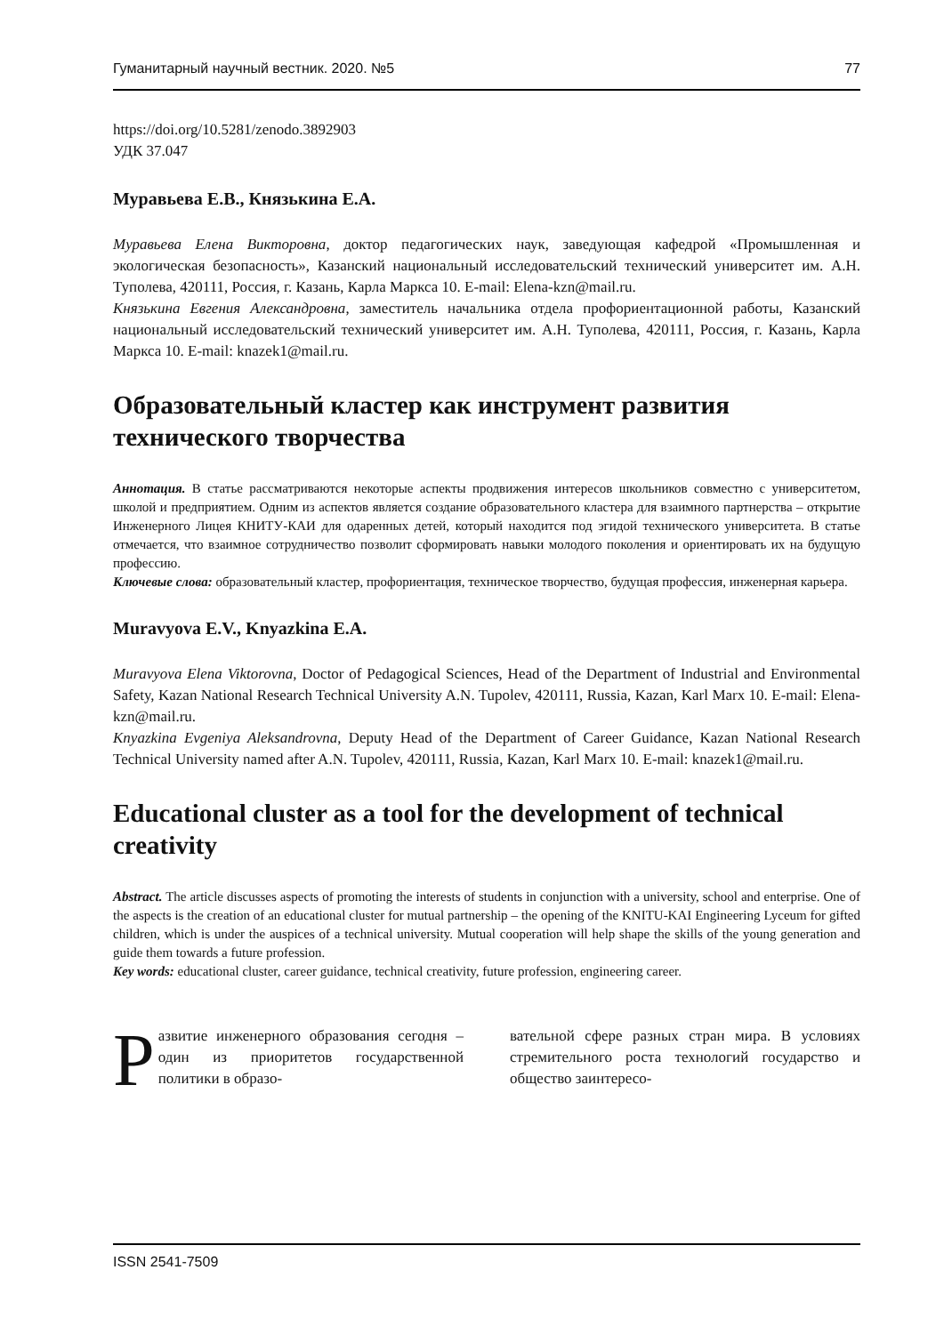Гуманитарный научный вестник. 2020. №5 77
https://doi.org/10.5281/zenodo.3892903
УДК 37.047
Муравьева Е.В., Князькина Е.А.
Муравьева Елена Викторовна, доктор педагогических наук, заведующая кафедрой «Промышленная и экологическая безопасность», Казанский национальный исследовательский технический университет им. А.Н. Туполева, 420111, Россия, г. Казань, Карла Маркса 10. E-mail: Elena-kzn@mail.ru.
Князькина Евгения Александровна, заместитель начальника отдела профориентационной работы, Казанский национальный исследовательский технический университет им. А.Н. Туполева, 420111, Россия, г. Казань, Карла Маркса 10. E-mail: knazek1@mail.ru.
Образовательный кластер как инструмент развития технического творчества
Аннотация. В статье рассматриваются некоторые аспекты продвижения интересов школьников совместно с университетом, школой и предприятием. Одним из аспектов является создание образовательного кластера для взаимного партнерства – открытие Инженерного Лицея КНИТУ-КАИ для одаренных детей, который находится под эгидой технического университета. В статье отмечается, что взаимное сотрудничество позволит сформировать навыки молодого поколения и ориентировать их на будущую профессию.
Ключевые слова: образовательный кластер, профориентация, техническое творчество, будущая профессия, инженерная карьера.
Muravyova E.V., Knyazkina E.A.
Muravyova Elena Viktorovna, Doctor of Pedagogical Sciences, Head of the Department of Industrial and Environmental Safety, Kazan National Research Technical University A.N. Tupolev, 420111, Russia, Kazan, Karl Marx 10. E-mail: Elena-kzn@mail.ru.
Knyazkina Evgeniya Aleksandrovna, Deputy Head of the Department of Career Guidance, Kazan National Research Technical University named after A.N. Tupolev, 420111, Russia, Kazan, Karl Marx 10. E-mail: knazek1@mail.ru.
Educational cluster as a tool for the development of technical creativity
Abstract. The article discusses aspects of promoting the interests of students in conjunction with a university, school and enterprise. One of the aspects is the creation of an educational cluster for mutual partnership – the opening of the KNITU-KAI Engineering Lyceum for gifted children, which is under the auspices of a technical university. Mutual cooperation will help shape the skills of the young generation and guide them towards a future profession.
Key words: educational cluster, career guidance, technical creativity, future profession, engineering career.
Развитие инженерного образования сегодня – один из приоритетов государственной политики в образо-
вательной сфере разных стран мира. В условиях стремительного роста технологий государство и общество заинтересо-
ISSN 2541-7509